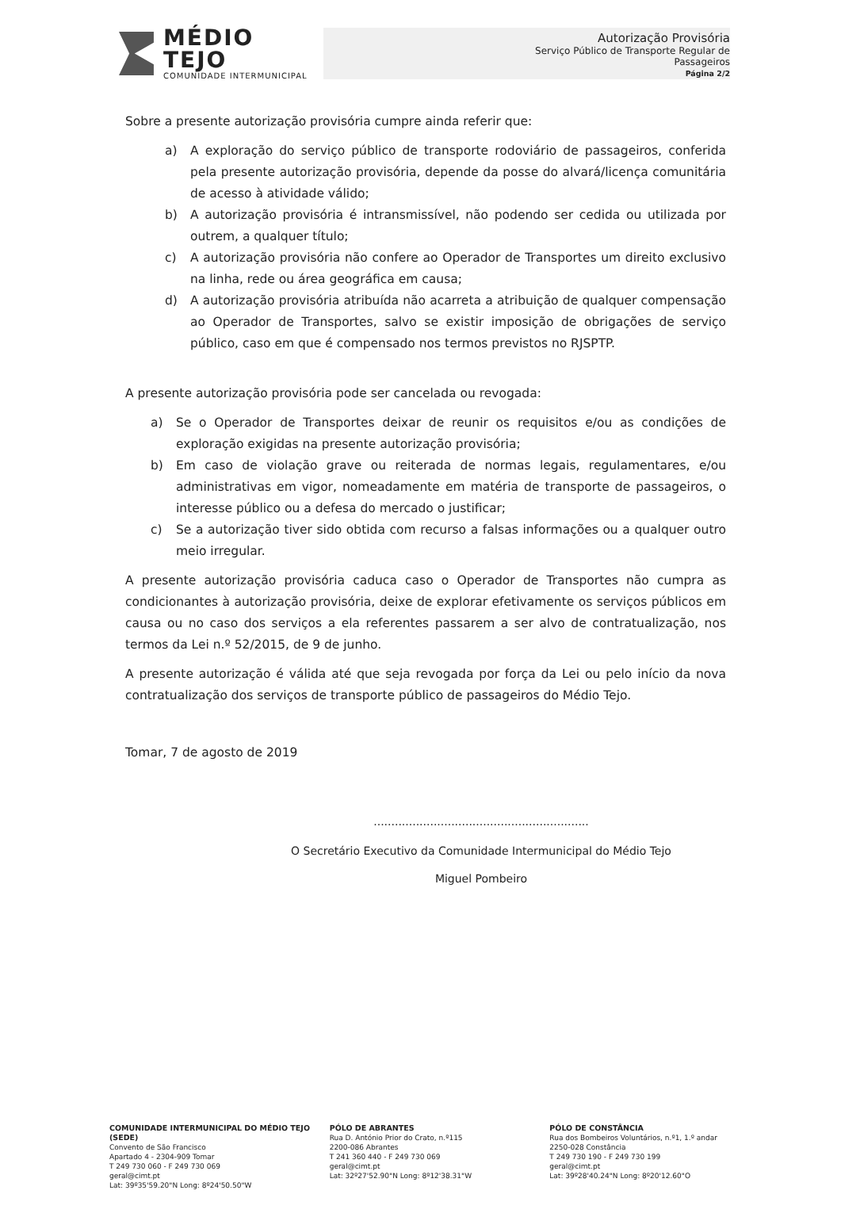MÉDIO TEJO
COMUNIDADE INTERMUNICIPAL
Autorização Provisória
Serviço Público de Transporte Regular de Passageiros
Página 2/2
Sobre a presente autorização provisória cumpre ainda referir que:
a) A exploração do serviço público de transporte rodoviário de passageiros, conferida pela presente autorização provisória, depende da posse do alvará/licença comunitária de acesso à atividade válido;
b) A autorização provisória é intransmissível, não podendo ser cedida ou utilizada por outrem, a qualquer título;
c) A autorização provisória não confere ao Operador de Transportes um direito exclusivo na linha, rede ou área geográfica em causa;
d) A autorização provisória atribuída não acarreta a atribuição de qualquer compensação ao Operador de Transportes, salvo se existir imposição de obrigações de serviço público, caso em que é compensado nos termos previstos no RJSPTP.
A presente autorização provisória pode ser cancelada ou revogada:
a) Se o Operador de Transportes deixar de reunir os requisitos e/ou as condições de exploração exigidas na presente autorização provisória;
b) Em caso de violação grave ou reiterada de normas legais, regulamentares, e/ou administrativas em vigor, nomeadamente em matéria de transporte de passageiros, o interesse público ou a defesa do mercado o justificar;
c) Se a autorização tiver sido obtida com recurso a falsas informações ou a qualquer outro meio irregular.
A presente autorização provisória caduca caso o Operador de Transportes não cumpra as condicionantes à autorização provisória, deixe de explorar efetivamente os serviços públicos em causa ou no caso dos serviços a ela referentes passarem a ser alvo de contratualização, nos termos da Lei n.º 52/2015, de 9 de junho.
A presente autorização é válida até que seja revogada por força da Lei ou pelo início da nova contratualização dos serviços de transporte público de passageiros do Médio Tejo.
Tomar, 7 de agosto de 2019
.............................................................
O Secretário Executivo da Comunidade Intermunicipal do Médio Tejo
Miguel Pombeiro
COMUNIDADE INTERMUNICIPAL DO MÉDIO TEJO (SEDE)
Convento de São Francisco
Apartado 4 - 2304-909 Tomar
T 249 730 060 - F 249 730 069
geral@cimt.pt
Lat: 39º35'59.20"N Long: 8º24'50.50"W
PÓLO DE ABRANTES
Rua D. António Prior do Crato, n.º115
2200-086 Abrantes
T 241 360 440 - F 249 730 069
geral@cimt.pt
Lat: 32º27'52.90"N Long: 8º12'38.31"W
PÓLO DE CONSTÂNCIA
Rua dos Bombeiros Voluntários, n.º1, 1.º andar
2250-028 Constância
T 249 730 190 - F 249 730 199
geral@cimt.pt
Lat: 39º28'40.24"N Long: 8º20'12.60"O